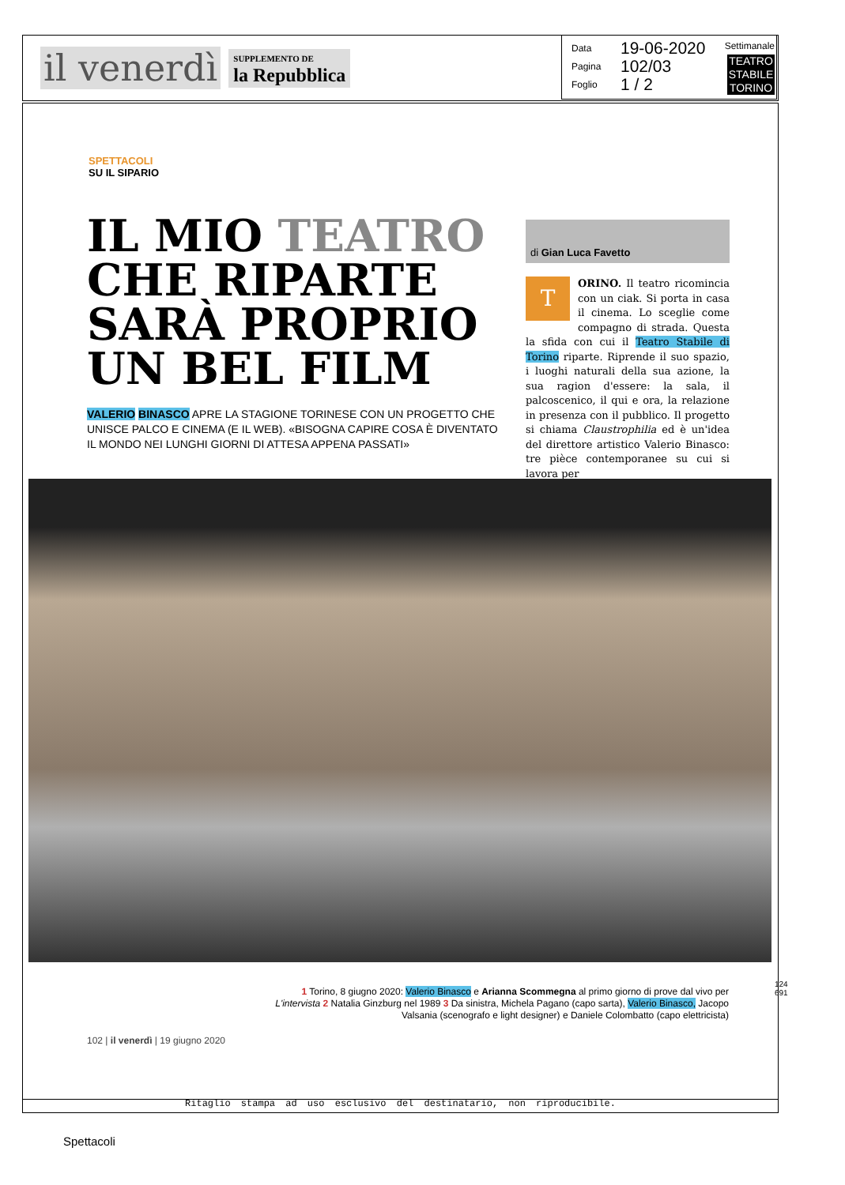il venerdì SUPPLEMENTO DE
la Repubblica
Settimanale
TEATRO
STABILE
TORINO
Data 19-06-2020
Pagina 102/03
Foglio 1 / 2
SPETTACOLI
SU IL SIPARIO
IL MIO TEATRO CHE RIPARTE SARÀ PROPRIO UN BEL FILM
VALERIO BINASCO APRE LA STAGIONE TORINESE CON UN PROGETTO CHE UNISCE PALCO E CINEMA (E IL WEB). «BISOGNA CAPIRE COSA È DIVENTATO IL MONDO NEI LUNGHI GIORNI DI ATTESA APPENA PASSATI»
di Gian Luca Favetto
TORINO. Il teatro ricomincia con un ciak. Si porta in casa il cinema. Lo sceglie come compagno di strada. Questa la sfida con cui il Teatro Stabile di Torino riparte. Riprende il suo spazio, i luoghi naturali della sua azione, la sua ragion d'essere: la sala, il palcoscenico, il qui e ora, la relazione in presenza con il pubblico. Il progetto si chiama Claustrophilia ed è un'idea del direttore artistico Valerio Binasco: tre pièce contemporanee su cui si lavora per
1 Torino, 8 giugno 2020: Valerio Binasco e Arianna Scommegna al primo giorno di prove dal vivo per L'intervista 2 Natalia Ginzburg nel 1989 3 Da sinistra, Michela Pagano (capo sarta), Valerio Binasco, Jacopo Valsania (scenografo e light designer) e Daniele Colombatto (capo elettricista)
124691
102 | il venerdì | 19 giugno 2020
Ritaglio stampa ad uso esclusivo del destinatario, non riproducibile.
Spettacoli